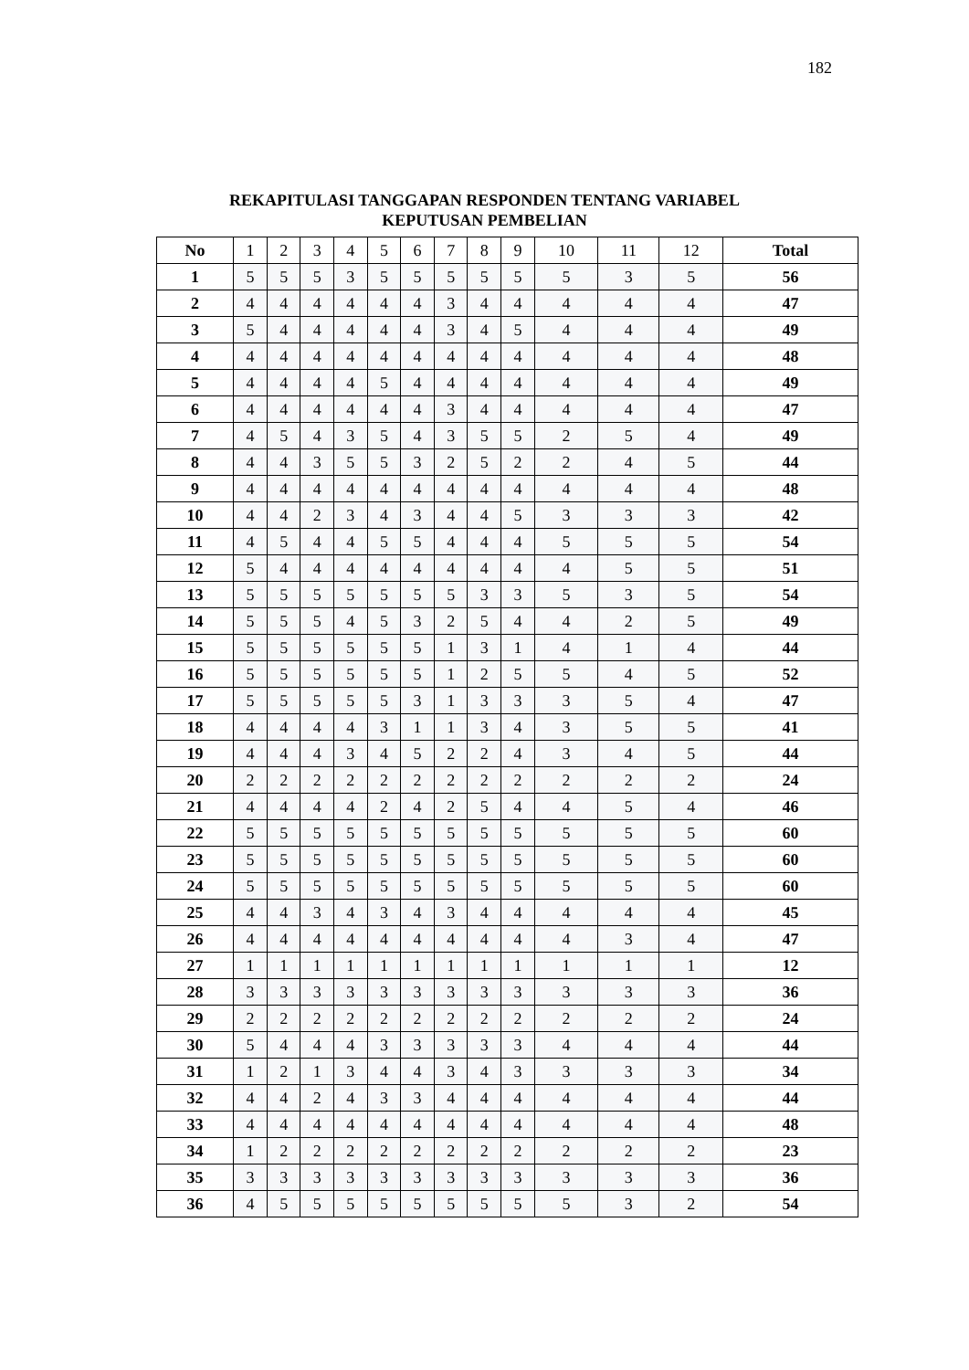182
REKAPITULASI TANGGAPAN RESPONDEN TENTANG VARIABEL
KEPUTUSAN PEMBELIAN
| No | 1 | 2 | 3 | 4 | 5 | 6 | 7 | 8 | 9 | 10 | 11 | 12 | Total |
| --- | --- | --- | --- | --- | --- | --- | --- | --- | --- | --- | --- | --- | --- |
| 1 | 5 | 5 | 5 | 3 | 5 | 5 | 5 | 5 | 5 | 5 | 3 | 5 | 56 |
| 2 | 4 | 4 | 4 | 4 | 4 | 4 | 3 | 4 | 4 | 4 | 4 | 4 | 47 |
| 3 | 5 | 4 | 4 | 4 | 4 | 4 | 3 | 4 | 5 | 4 | 4 | 4 | 49 |
| 4 | 4 | 4 | 4 | 4 | 4 | 4 | 4 | 4 | 4 | 4 | 4 | 4 | 48 |
| 5 | 4 | 4 | 4 | 4 | 5 | 4 | 4 | 4 | 4 | 4 | 4 | 4 | 49 |
| 6 | 4 | 4 | 4 | 4 | 4 | 4 | 3 | 4 | 4 | 4 | 4 | 4 | 47 |
| 7 | 4 | 5 | 4 | 3 | 5 | 4 | 3 | 5 | 5 | 2 | 5 | 4 | 49 |
| 8 | 4 | 4 | 3 | 5 | 5 | 3 | 2 | 5 | 2 | 2 | 4 | 5 | 44 |
| 9 | 4 | 4 | 4 | 4 | 4 | 4 | 4 | 4 | 4 | 4 | 4 | 4 | 48 |
| 10 | 4 | 4 | 2 | 3 | 4 | 3 | 4 | 4 | 5 | 3 | 3 | 3 | 42 |
| 11 | 4 | 5 | 4 | 4 | 5 | 5 | 4 | 4 | 4 | 5 | 5 | 5 | 54 |
| 12 | 5 | 4 | 4 | 4 | 4 | 4 | 4 | 4 | 4 | 4 | 5 | 5 | 51 |
| 13 | 5 | 5 | 5 | 5 | 5 | 5 | 5 | 3 | 3 | 5 | 3 | 5 | 54 |
| 14 | 5 | 5 | 5 | 4 | 5 | 3 | 2 | 5 | 4 | 4 | 2 | 5 | 49 |
| 15 | 5 | 5 | 5 | 5 | 5 | 5 | 1 | 3 | 1 | 4 | 1 | 4 | 44 |
| 16 | 5 | 5 | 5 | 5 | 5 | 5 | 1 | 2 | 5 | 5 | 4 | 5 | 52 |
| 17 | 5 | 5 | 5 | 5 | 5 | 3 | 1 | 3 | 3 | 3 | 5 | 4 | 47 |
| 18 | 4 | 4 | 4 | 4 | 3 | 1 | 1 | 3 | 4 | 3 | 5 | 5 | 41 |
| 19 | 4 | 4 | 4 | 3 | 4 | 5 | 2 | 2 | 4 | 3 | 4 | 5 | 44 |
| 20 | 2 | 2 | 2 | 2 | 2 | 2 | 2 | 2 | 2 | 2 | 2 | 2 | 24 |
| 21 | 4 | 4 | 4 | 4 | 2 | 4 | 2 | 5 | 4 | 4 | 5 | 4 | 46 |
| 22 | 5 | 5 | 5 | 5 | 5 | 5 | 5 | 5 | 5 | 5 | 5 | 5 | 60 |
| 23 | 5 | 5 | 5 | 5 | 5 | 5 | 5 | 5 | 5 | 5 | 5 | 5 | 60 |
| 24 | 5 | 5 | 5 | 5 | 5 | 5 | 5 | 5 | 5 | 5 | 5 | 5 | 60 |
| 25 | 4 | 4 | 3 | 4 | 3 | 4 | 3 | 4 | 4 | 4 | 4 | 4 | 45 |
| 26 | 4 | 4 | 4 | 4 | 4 | 4 | 4 | 4 | 4 | 4 | 3 | 4 | 47 |
| 27 | 1 | 1 | 1 | 1 | 1 | 1 | 1 | 1 | 1 | 1 | 1 | 1 | 12 |
| 28 | 3 | 3 | 3 | 3 | 3 | 3 | 3 | 3 | 3 | 3 | 3 | 3 | 36 |
| 29 | 2 | 2 | 2 | 2 | 2 | 2 | 2 | 2 | 2 | 2 | 2 | 2 | 24 |
| 30 | 5 | 4 | 4 | 4 | 3 | 3 | 3 | 3 | 3 | 4 | 4 | 4 | 44 |
| 31 | 1 | 2 | 1 | 3 | 4 | 4 | 3 | 4 | 3 | 3 | 3 | 3 | 34 |
| 32 | 4 | 4 | 2 | 4 | 3 | 3 | 4 | 4 | 4 | 4 | 4 | 4 | 44 |
| 33 | 4 | 4 | 4 | 4 | 4 | 4 | 4 | 4 | 4 | 4 | 4 | 4 | 48 |
| 34 | 1 | 2 | 2 | 2 | 2 | 2 | 2 | 2 | 2 | 2 | 2 | 2 | 23 |
| 35 | 3 | 3 | 3 | 3 | 3 | 3 | 3 | 3 | 3 | 3 | 3 | 3 | 36 |
| 36 | 4 | 5 | 5 | 5 | 5 | 5 | 5 | 5 | 5 | 5 | 3 | 2 | 54 |